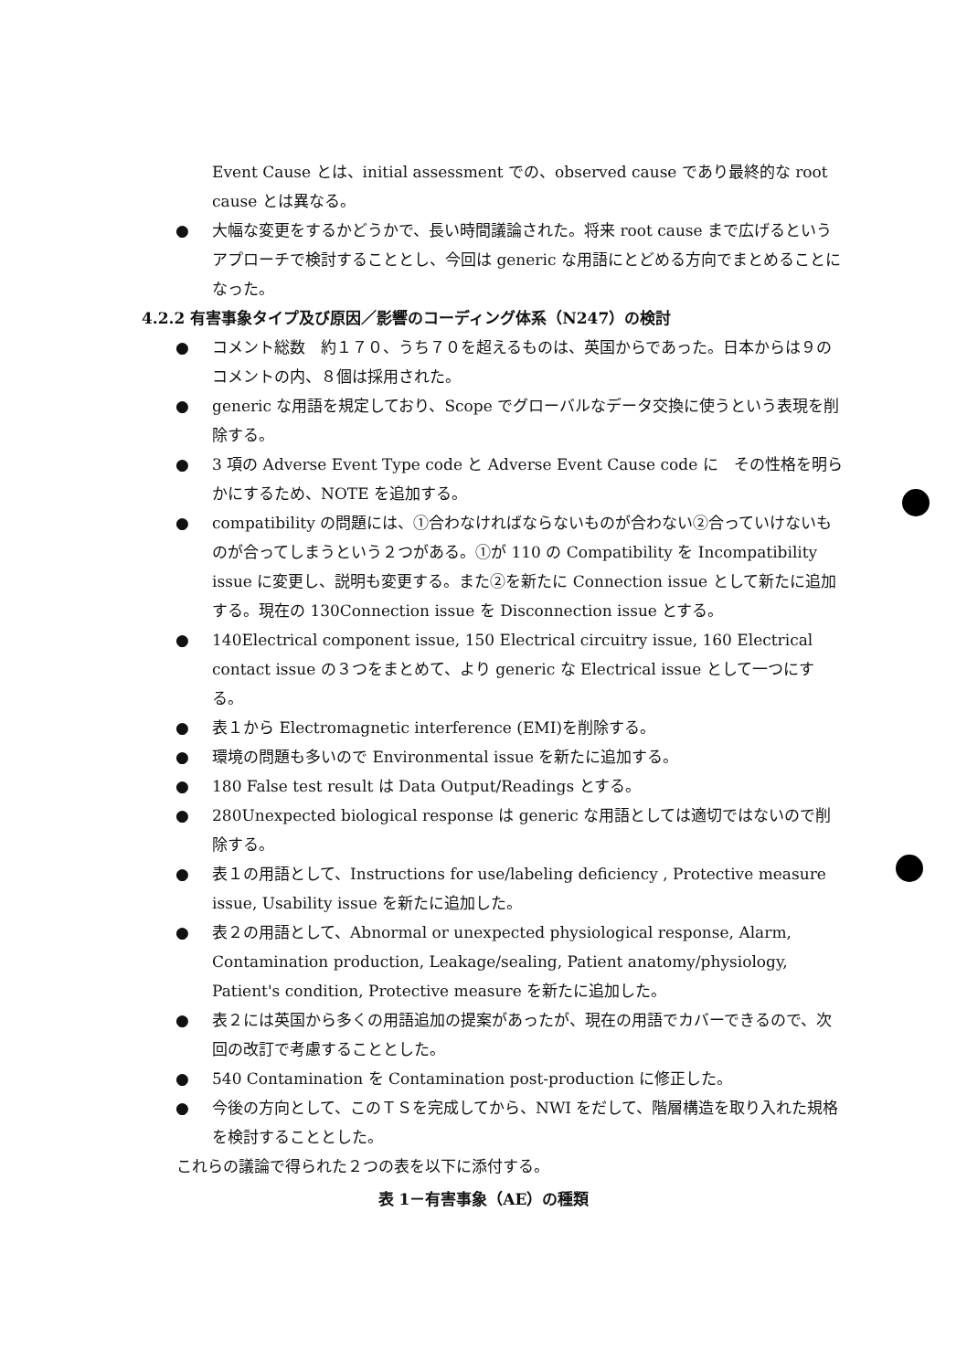Event Cause とは、initial assessment での、observed cause であり最終的な root cause とは異なる。
● 大幅な変更をするかどうかで、長い時間議論された。将来 root cause まで広げるというアプローチで検討することとし、今回は generic な用語にとどめる方向でまとめることになった。
4.2.2 有害事象タイプ及び原因／影響のコーディング体系（N247）の検討
● コメント総数　約１７０、うち７０を超えるものは、英国からであった。日本からは９のコメントの内、８個は採用された。
● generic な用語を規定しており、Scope でグローバルなデータ交換に使うという表現を削除する。
● 3 項の Adverse Event Type code と Adverse Event Cause code に　その性格を明らかにするため、NOTE を追加する。
● compatibility の問題には、①合わなければならないものが合わない②合っていけないものが合ってしまうという２つがある。①が 110 の Compatibility を Incompatibility issue に変更し、説明も変更する。また②を新たに Connection issue として新たに追加する。現在の 130Connection issue を Disconnection issue とする。
● 140Electrical component issue, 150 Electrical circuitry issue, 160 Electrical contact issue の３つをまとめて、より generic な Electrical issue として一つにする。
● 表１から Electromagnetic interference (EMI)を削除する。
● 環境の問題も多いので Environmental issue を新たに追加する。
● 180 False test result は Data Output/Readings とする。
● 280Unexpected biological response は generic な用語としては適切ではないので削除する。
● 表１の用語として、Instructions for use/labeling deficiency , Protective measure issue, Usability issue を新たに追加した。
● 表２の用語として、Abnormal or unexpected physiological response, Alarm, Contamination production, Leakage/sealing, Patient anatomy/physiology, Patient's condition, Protective measure を新たに追加した。
● 表２には英国から多くの用語追加の提案があったが、現在の用語でカバーできるので、次回の改訂で考慮することとした。
● 540 Contamination を Contamination post-production に修正した。
● 今後の方向として、このＴＳを完成してから、NWI をだして、階層構造を取り入れた規格を検討することとした。
これらの議論で得られた２つの表を以下に添付する。
表 1－有害事象（AE）の種類